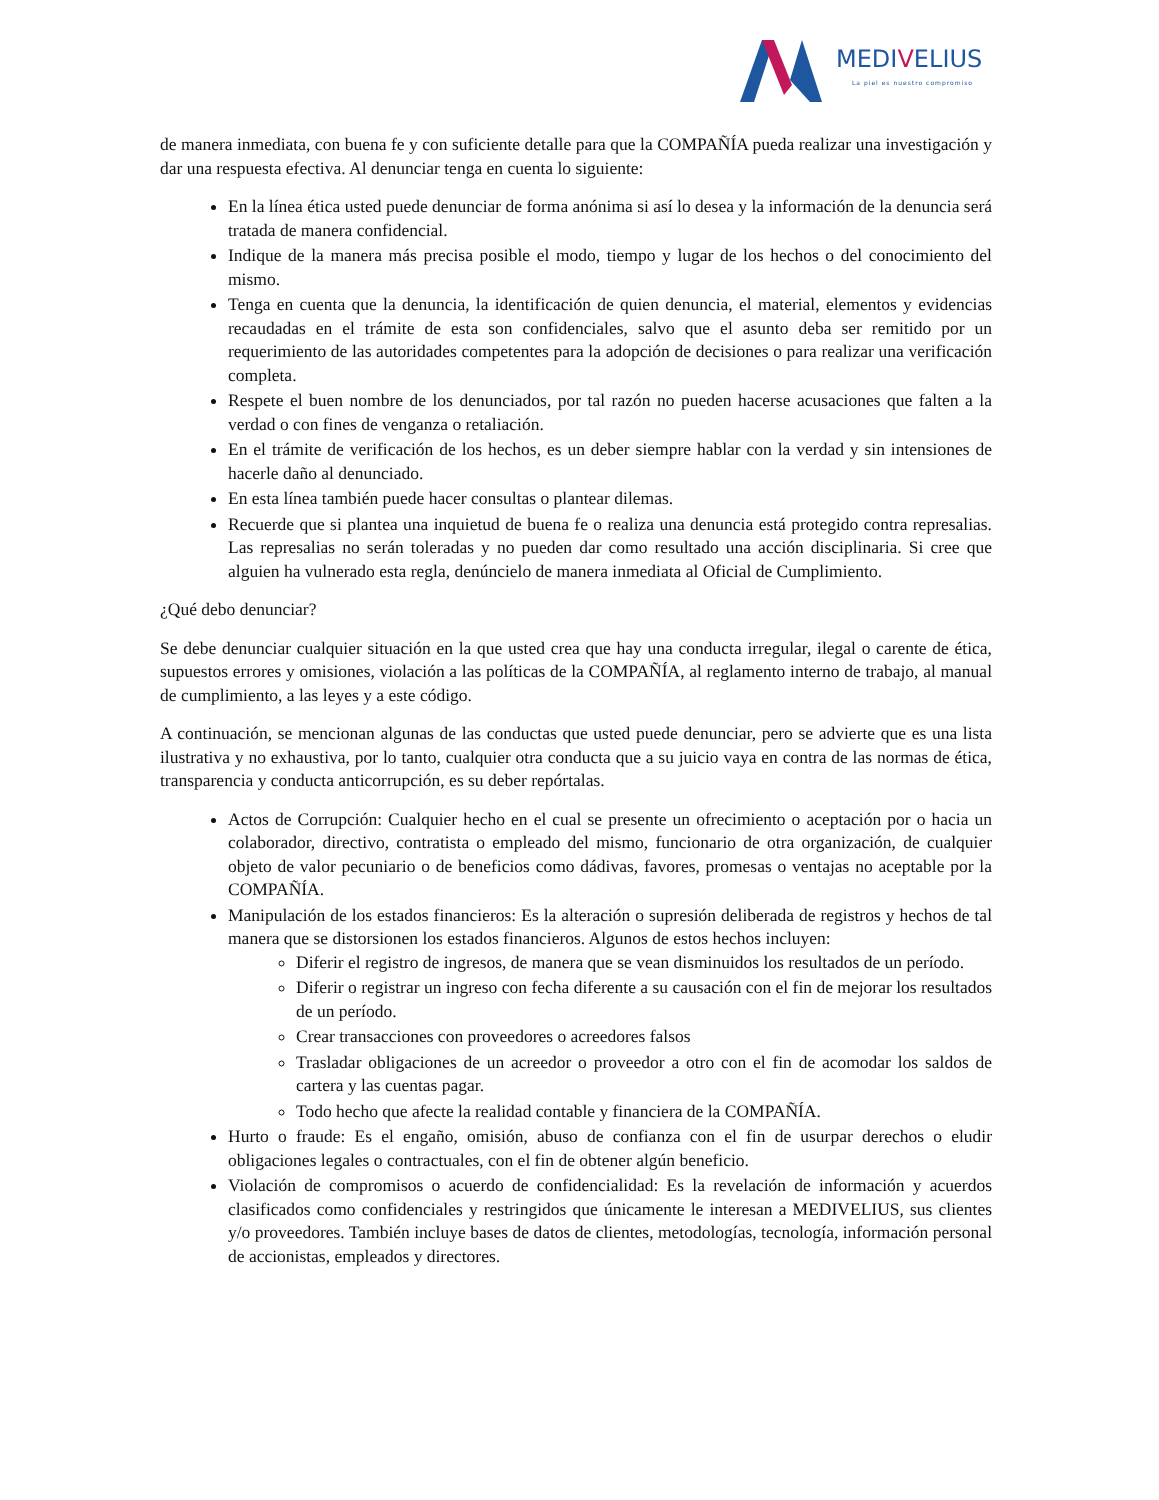MEDIVELIUS
La piel es nuestro compromiso
de manera inmediata, con buena fe y con suficiente detalle para que la COMPAÑÍA pueda realizar una investigación y dar una respuesta efectiva. Al denunciar tenga en cuenta lo siguiente:
En la línea ética usted puede denunciar de forma anónima si así lo desea y la información de la denuncia será tratada de manera confidencial.
Indique de la manera más precisa posible el modo, tiempo y lugar de los hechos o del conocimiento del mismo.
Tenga en cuenta que la denuncia, la identificación de quien denuncia, el material, elementos y evidencias recaudadas en el trámite de esta son confidenciales, salvo que el asunto deba ser remitido por un requerimiento de las autoridades competentes para la adopción de decisiones o para realizar una verificación completa.
Respete el buen nombre de los denunciados, por tal razón no pueden hacerse acusaciones que falten a la verdad o con fines de venganza o retaliación.
En el trámite de verificación de los hechos, es un deber siempre hablar con la verdad y sin intensiones de hacerle daño al denunciado.
En esta línea también puede hacer consultas o plantear dilemas.
Recuerde que si plantea una inquietud de buena fe o realiza una denuncia está protegido contra represalias. Las represalias no serán toleradas y no pueden dar como resultado una acción disciplinaria. Si cree que alguien ha vulnerado esta regla, denúncielo de manera inmediata al Oficial de Cumplimiento.
¿Qué debo denunciar?
Se debe denunciar cualquier situación en la que usted crea que hay una conducta irregular, ilegal o carente de ética, supuestos errores y omisiones, violación a las políticas de la COMPAÑÍA, al reglamento interno de trabajo, al manual de cumplimiento, a las leyes y a este código.
A continuación, se mencionan algunas de las conductas que usted puede denunciar, pero se advierte que es una lista ilustrativa y no exhaustiva, por lo tanto, cualquier otra conducta que a su juicio vaya en contra de las normas de ética, transparencia y conducta anticorrupción, es su deber repórtalas.
Actos de Corrupción: Cualquier hecho en el cual se presente un ofrecimiento o aceptación por o hacia un colaborador, directivo, contratista o empleado del mismo, funcionario de otra organización, de cualquier objeto de valor pecuniario o de beneficios como dádivas, favores, promesas o ventajas no aceptable por la COMPAÑÍA.
Manipulación de los estados financieros: Es la alteración o supresión deliberada de registros y hechos de tal manera que se distorsionen los estados financieros. Algunos de estos hechos incluyen:
Diferir el registro de ingresos, de manera que se vean disminuidos los resultados de un período.
Diferir o registrar un ingreso con fecha diferente a su causación con el fin de mejorar los resultados de un período.
Crear transacciones con proveedores o acreedores falsos
Trasladar obligaciones de un acreedor o proveedor a otro con el fin de acomodar los saldos de cartera y las cuentas pagar.
Todo hecho que afecte la realidad contable y financiera de la COMPAÑÍA.
Hurto o fraude: Es el engaño, omisión, abuso de confianza con el fin de usurpar derechos o eludir obligaciones legales o contractuales, con el fin de obtener algún beneficio.
Violación de compromisos o acuerdo de confidencialidad: Es la revelación de información y acuerdos clasificados como confidenciales y restringidos que únicamente le interesan a MEDIVELIUS, sus clientes y/o proveedores. También incluye bases de datos de clientes, metodologías, tecnología, información personal de accionistas, empleados y directores.